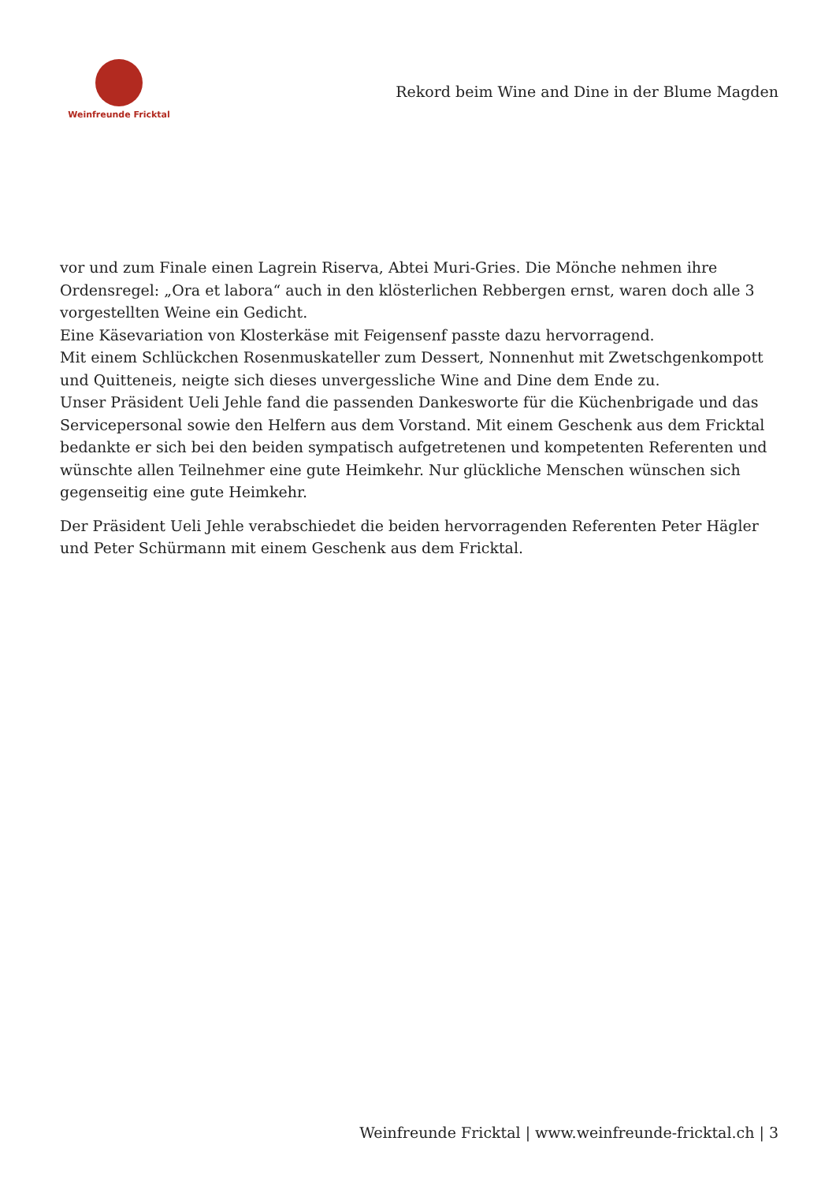Weinfreunde Fricktal
Rekord beim Wine and Dine in der Blume Magden
vor und zum Finale einen Lagrein Riserva, Abtei Muri-Gries. Die Mönche nehmen ihre Ordensregel: „Ora et labora“ auch in den klösterlichen Rebbergen ernst, waren doch alle 3 vorgestellten Weine ein Gedicht.
Eine Käsevariation von Klosterkäse mit Feigensenf passte dazu hervorragend.
Mit einem Schlückchen Rosenmuskateller zum Dessert, Nonnenhut mit Zwetschgenkompott und Quitteneis, neigte sich dieses unvergessliche Wine and Dine dem Ende zu.
Unser Präsident Ueli Jehle fand die passenden Dankesworte für die Küchenbrigade und das Servicepersonal sowie den Helfern aus dem Vorstand. Mit einem Geschenk aus dem Fricktal bedankte er sich bei den beiden sympatisch aufgetretenen und kompetenten Referenten und wünschte allen Teilnehmer eine gute Heimkehr. Nur glückliche Menschen wünschen sich gegenseitig eine gute Heimkehr.
Der Präsident Ueli Jehle verabschiedet die beiden hervorragenden Referenten Peter Hägler und Peter Schürmann mit einem Geschenk aus dem Fricktal.
Weinfreunde Fricktal | www.weinfreunde-fricktal.ch | 3